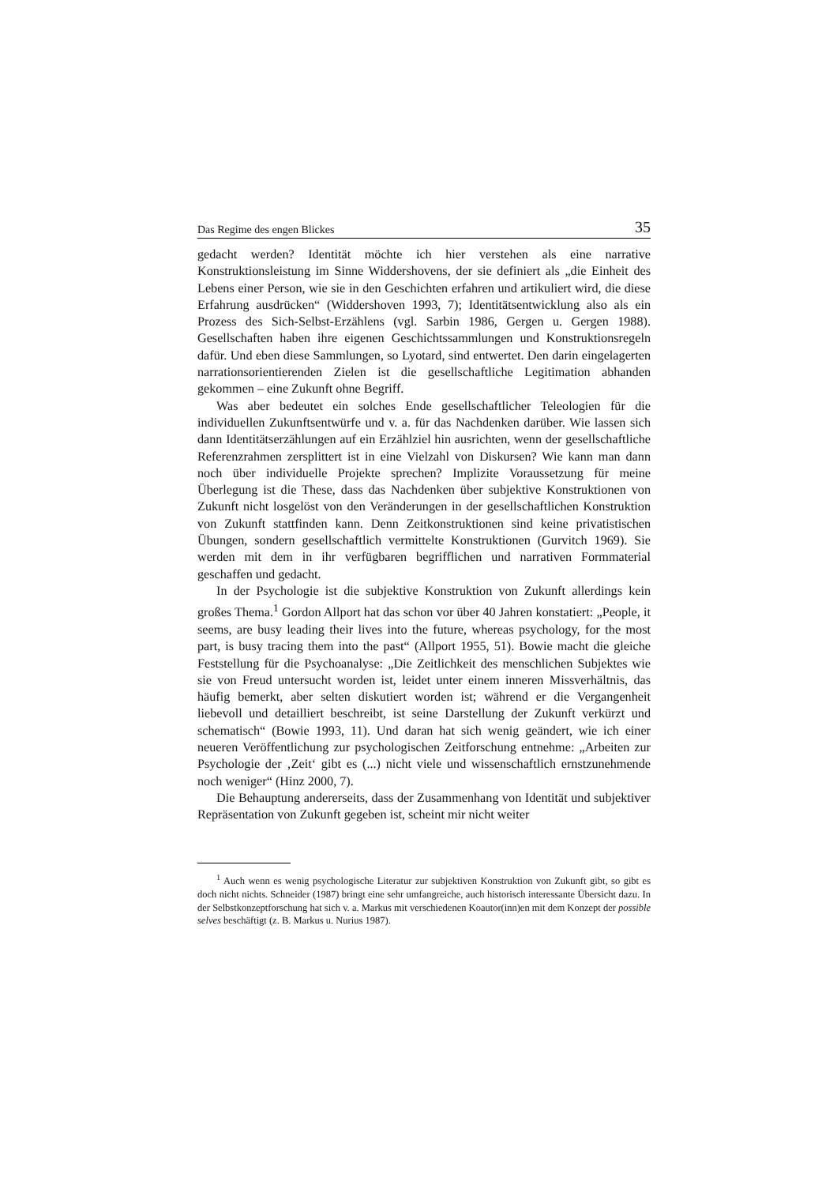Das Regime des engen Blickes 35
gedacht werden? Identität möchte ich hier verstehen als eine narrative Konstruktionsleistung im Sinne Widdershovens, der sie definiert als „die Einheit des Lebens einer Person, wie sie in den Geschichten erfahren und artikuliert wird, die diese Erfahrung ausdrücken“ (Widdershoven 1993, 7); Identitätsentwicklung also als ein Prozess des Sich-Selbst-Erzählens (vgl. Sarbin 1986, Gergen u. Gergen 1988). Gesellschaften haben ihre eigenen Geschichtssammlungen und Konstruktionsregeln dafür. Und eben diese Sammlungen, so Lyotard, sind entwertet. Den darin eingelagerten narrationsorientierenden Zielen ist die gesellschaftliche Legitimation abhanden gekommen – eine Zukunft ohne Begriff.
Was aber bedeutet ein solches Ende gesellschaftlicher Teleologien für die individuellen Zukunftsentwürfe und v. a. für das Nachdenken darüber. Wie lassen sich dann Identitätserzählungen auf ein Erzählziel hin ausrichten, wenn der gesellschaftliche Referenzrahmen zersplittert ist in eine Vielzahl von Diskursen? Wie kann man dann noch über individuelle Projekte sprechen? Implizite Voraussetzung für meine Überlegung ist die These, dass das Nachdenken über subjektive Konstruktionen von Zukunft nicht losgelöst von den Veränderungen in der gesellschaftlichen Konstruktion von Zukunft stattfinden kann. Denn Zeitkonstruktionen sind keine privatistischen Übungen, sondern gesellschaftlich vermittelte Konstruktionen (Gurvitch 1969). Sie werden mit dem in ihr verfügbaren begrifflichen und narrativen Formmaterial geschaffen und gedacht.
In der Psychologie ist die subjektive Konstruktion von Zukunft allerdings kein großes Thema.<sup>1</sup> Gordon Allport hat das schon vor über 40 Jahren konstatiert: „People, it seems, are busy leading their lives into the future, whereas psychology, for the most part, is busy tracing them into the past“ (Allport 1955, 51). Bowie macht die gleiche Feststellung für die Psychoanalyse: „Die Zeitlichkeit des menschlichen Subjektes wie sie von Freud untersucht worden ist, leidet unter einem inneren Missverhältnis, das häufig bemerkt, aber selten diskutiert worden ist; während er die Vergangenheit liebevoll und detailliert beschreibt, ist seine Darstellung der Zukunft verkürzt und schematisch“ (Bowie 1993, 11). Und daran hat sich wenig geändert, wie ich einer neueren Veröffentlichung zur psychologischen Zeitforschung entnehme: „Arbeiten zur Psychologie der ‚Zeit‘ gibt es (...) nicht viele und wissenschaftlich ernstzunehmende noch weniger“ (Hinz 2000, 7).
Die Behauptung andererseits, dass der Zusammenhang von Identität und subjektiver Repräsentation von Zukunft gegeben ist, scheint mir nicht weiter
<sup>1</sup> Auch wenn es wenig psychologische Literatur zur subjektiven Konstruktion von Zukunft gibt, so gibt es doch nicht nichts. Schneider (1987) bringt eine sehr umfangreiche, auch historisch interessante Übersicht dazu. In der Selbstkonzeptforschung hat sich v. a. Markus mit verschiedenen Koautor(inn)en mit dem Konzept der possible selves beschäftigt (z. B. Markus u. Nurius 1987).